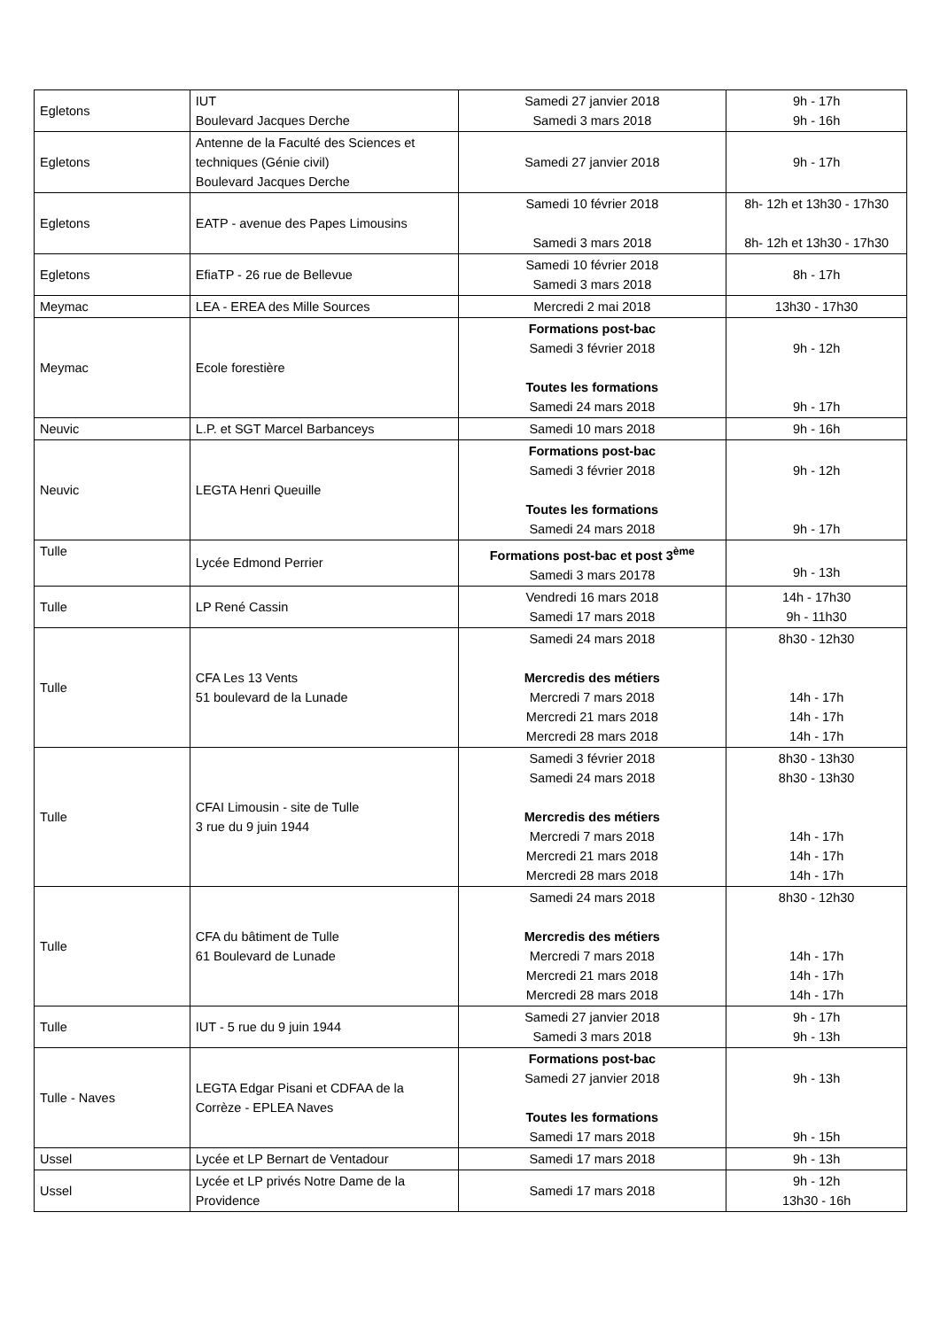| Egletons | IUT Boulevard Jacques Derche | Samedi 27 janvier 2018 Samedi 3 mars 2018 | 9h - 17h 9h - 16h |
| Egletons | Antenne de la Faculté des Sciences et techniques (Génie civil) Boulevard Jacques Derche | Samedi 27 janvier 2018 | 9h - 17h |
| Egletons | EATP - avenue des Papes Limousins | Samedi 10 février 2018 Samedi 3 mars 2018 | 8h- 12h et 13h30 - 17h30 8h- 12h et 13h30 - 17h30 |
| Egletons | EfiaTP - 26 rue de Bellevue | Samedi 10 février 2018 Samedi 3 mars 2018 | 8h - 17h |
| Meymac | LEA - EREA des Mille Sources | Mercredi 2 mai 2018 | 13h30 - 17h30 |
| Meymac | Ecole forestière | Formations post-bac Samedi 3 février 2018 Toutes les formations Samedi 24 mars 2018 | 9h - 12h 9h - 17h |
| Neuvic | L.P. et SGT Marcel Barbanceys | Samedi 10 mars 2018 | 9h - 16h |
| Neuvic | LEGTA Henri Queuille | Formations post-bac Samedi 3 février 2018 Toutes les formations Samedi 24 mars 2018 | 9h - 12h 9h - 17h |
| Tulle | Lycée Edmond Perrier | Formations post-bac et post 3<sup>ème</sup> Samedi 3 mars 20178 | 9h - 13h |
| Tulle | LP René Cassin | Vendredi 16 mars 2018 Samedi 17 mars 2018 | 14h - 17h30 9h - 11h30 |
| Tulle | CFA Les 13 Vents 51 boulevard de la Lunade | Samedi 24 mars 2018 Mercredis des métiers Mercredi 7 mars 2018 Mercredi 21 mars 2018 Mercredi 28 mars 2018 | 8h30 - 12h30 14h - 17h 14h - 17h 14h - 17h |
| Tulle | CFAI Limousin - site de Tulle 3 rue du 9 juin 1944 | Samedi 3 février 2018 Samedi 24 mars 2018 Mercredis des métiers Mercredi 7 mars 2018 Mercredi 21 mars 2018 Mercredi 28 mars 2018 | 8h30 - 13h30 8h30 - 13h30 14h - 17h 14h - 17h 14h - 17h |
| Tulle | CFA du bâtiment de Tulle 61 Boulevard de Lunade | Samedi 24 mars 2018 Mercredis des métiers Mercredi 7 mars 2018 Mercredi 21 mars 2018 Mercredi 28 mars 2018 | 8h30 - 12h30 14h - 17h 14h - 17h 14h - 17h |
| Tulle | IUT - 5 rue du 9 juin 1944 | Samedi 27 janvier 2018 Samedi 3 mars 2018 | 9h - 17h 9h - 13h |
| Tulle - Naves | LEGTA Edgar Pisani et CDFAA de la Corrèze - EPLEA Naves | Formations post-bac Samedi 27 janvier 2018 Toutes les formations Samedi 17 mars 2018 | 9h - 13h 9h - 15h |
| Ussel | Lycée et LP Bernart de Ventadour | Samedi 17 mars 2018 | 9h - 13h |
| Ussel | Lycée et LP privés Notre Dame de la Providence | Samedi 17 mars 2018 | 9h - 12h 13h30 - 16h |